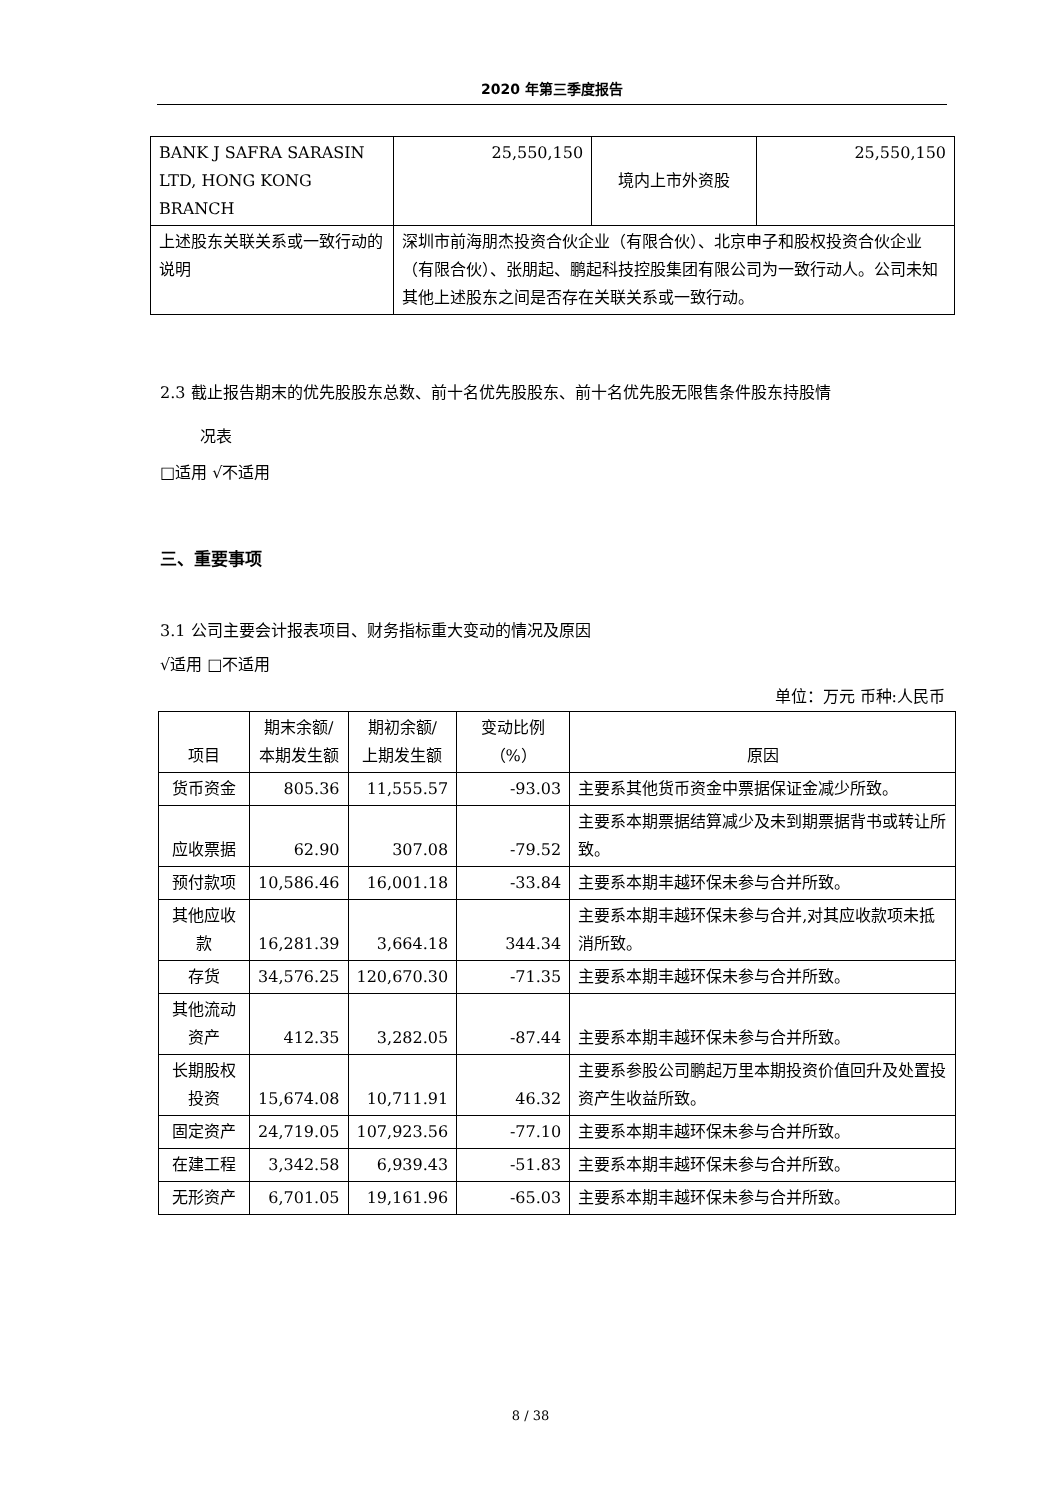2020 年第三季度报告
| BANK J SAFRA SARASIN LTD, HONG KONG BRANCH | 25,550,150 | 境内上市外资股 | 25,550,150 |
| 上述股东关联关系或一致行动的说明 | 深圳市前海朋杰投资合伙企业（有限合伙）、北京申子和股权投资合伙企业（有限合伙）、张朋起、鹏起科技控股集团有限公司为一致行动人。公司未知其他上述股东之间是否存在关联关系或一致行动。 | | |
2.3 截止报告期末的优先股股东总数、前十名优先股股东、前十名优先股无限售条件股东持股情
况表
□适用 √不适用
三、重要事项
3.1 公司主要会计报表项目、财务指标重大变动的情况及原因
√适用 □不适用
单位：万元 币种:人民币
| 项目 | 期末余额/ 本期发生额 | 期初余额/ 上期发生额 | 变动比例（%） | 原因 |
| --- | --- | --- | --- | --- |
| 货币资金 | 805.36 | 11,555.57 | -93.03 | 主要系其他货币资金中票据保证金减少所致。 |
| 应收票据 | 62.90 | 307.08 | -79.52 | 主要系本期票据结算减少及未到期票据背书或转让所致。 |
| 预付款项 | 10,586.46 | 16,001.18 | -33.84 | 主要系本期丰越环保未参与合并所致。 |
| 其他应收款 | 16,281.39 | 3,664.18 | 344.34 | 主要系本期丰越环保未参与合并,对其应收款项未抵消所致。 |
| 存货 | 34,576.25 | 120,670.30 | -71.35 | 主要系本期丰越环保未参与合并所致。 |
| 其他流动资产 | 412.35 | 3,282.05 | -87.44 | 主要系本期丰越环保未参与合并所致。 |
| 长期股权投资 | 15,674.08 | 10,711.91 | 46.32 | 主要系参股公司鹏起万里本期投资价值回升及处置投资产生收益所致。 |
| 固定资产 | 24,719.05 | 107,923.56 | -77.10 | 主要系本期丰越环保未参与合并所致。 |
| 在建工程 | 3,342.58 | 6,939.43 | -51.83 | 主要系本期丰越环保未参与合并所致。 |
| 无形资产 | 6,701.05 | 19,161.96 | -65.03 | 主要系本期丰越环保未参与合并所致。 |
8 / 38